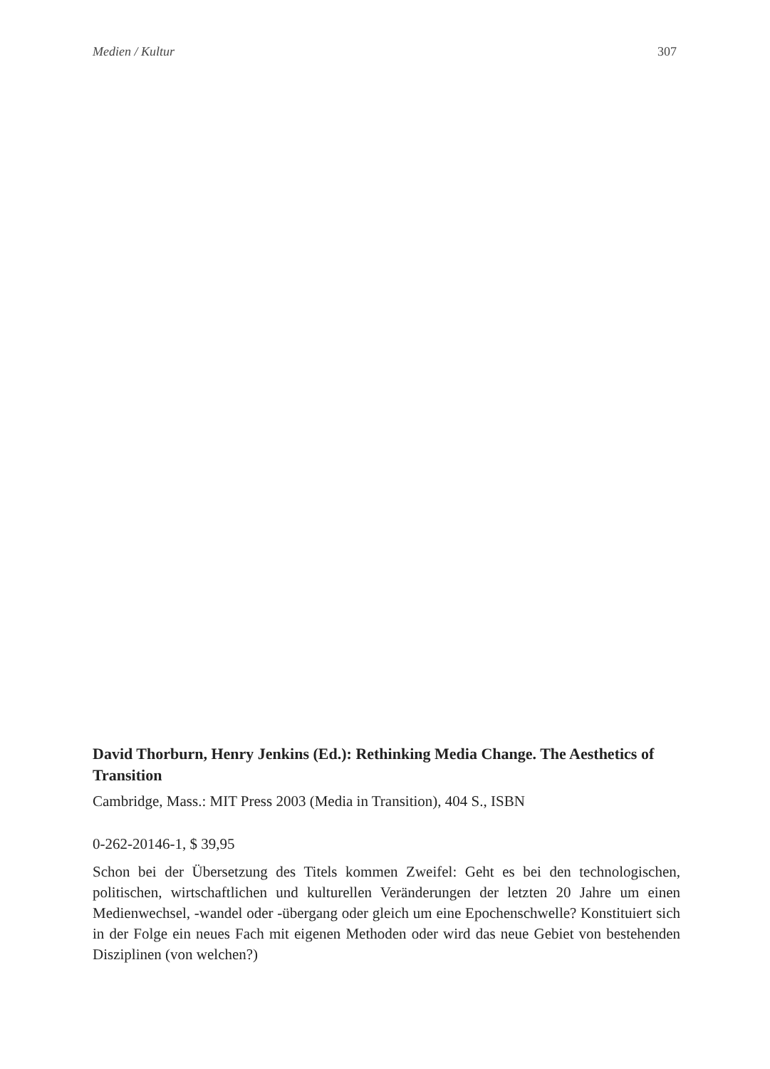Medien / Kultur 307
David Thorburn, Henry Jenkins (Ed.): Rethinking Media Change. The Aesthetics of Transition
Cambridge, Mass.: MIT Press 2003 (Media in Transition), 404 S., ISBN
0-262-20146-1, $ 39,95
Schon bei der Übersetzung des Titels kommen Zweifel: Geht es bei den technologischen, politischen, wirtschaftlichen und kulturellen Veränderungen der letzten 20 Jahre um einen Medienwechsel, -wandel oder -übergang oder gleich um eine Epochenschwelle? Konstituiert sich in der Folge ein neues Fach mit eigenen Methoden oder wird das neue Gebiet von bestehenden Disziplinen (von welchen?)